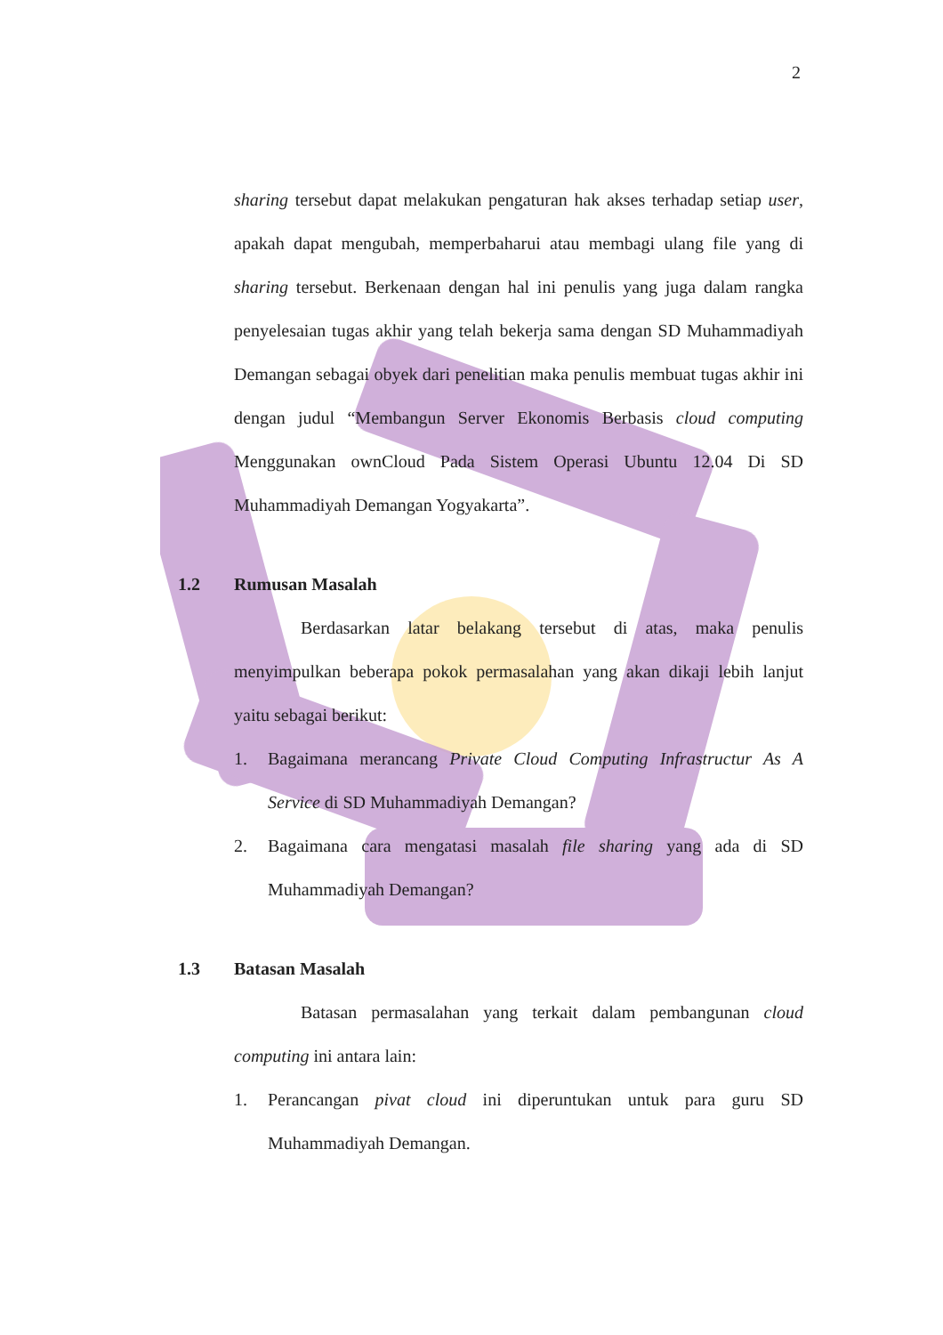2
sharing tersebut dapat melakukan pengaturan hak akses terhadap setiap user, apakah dapat mengubah, memperbaharui atau membagi ulang file yang di sharing tersebut. Berkenaan dengan hal ini penulis yang juga dalam rangka penyelesaian tugas akhir yang telah bekerja sama dengan SD Muhammadiyah Demangan sebagai obyek dari penelitian maka penulis membuat tugas akhir ini dengan judul “Membangun Server Ekonomis Berbasis cloud computing Menggunakan ownCloud Pada Sistem Operasi Ubuntu 12.04 Di SD Muhammadiyah Demangan Yogyakarta”.
1.2 Rumusan Masalah
Berdasarkan latar belakang tersebut di atas, maka penulis menyimpulkan beberapa pokok permasalahan yang akan dikaji lebih lanjut yaitu sebagai berikut:
1. Bagaimana merancang Private Cloud Computing Infrastructur As A Service di SD Muhammadiyah Demangan?
2. Bagaimana cara mengatasi masalah file sharing yang ada di SD Muhammadiyah Demangan?
1.3 Batasan Masalah
Batasan permasalahan yang terkait dalam pembangunan cloud computing ini antara lain:
1. Perancangan pivat cloud ini diperuntukan untuk para guru SD Muhammadiyah Demangan.